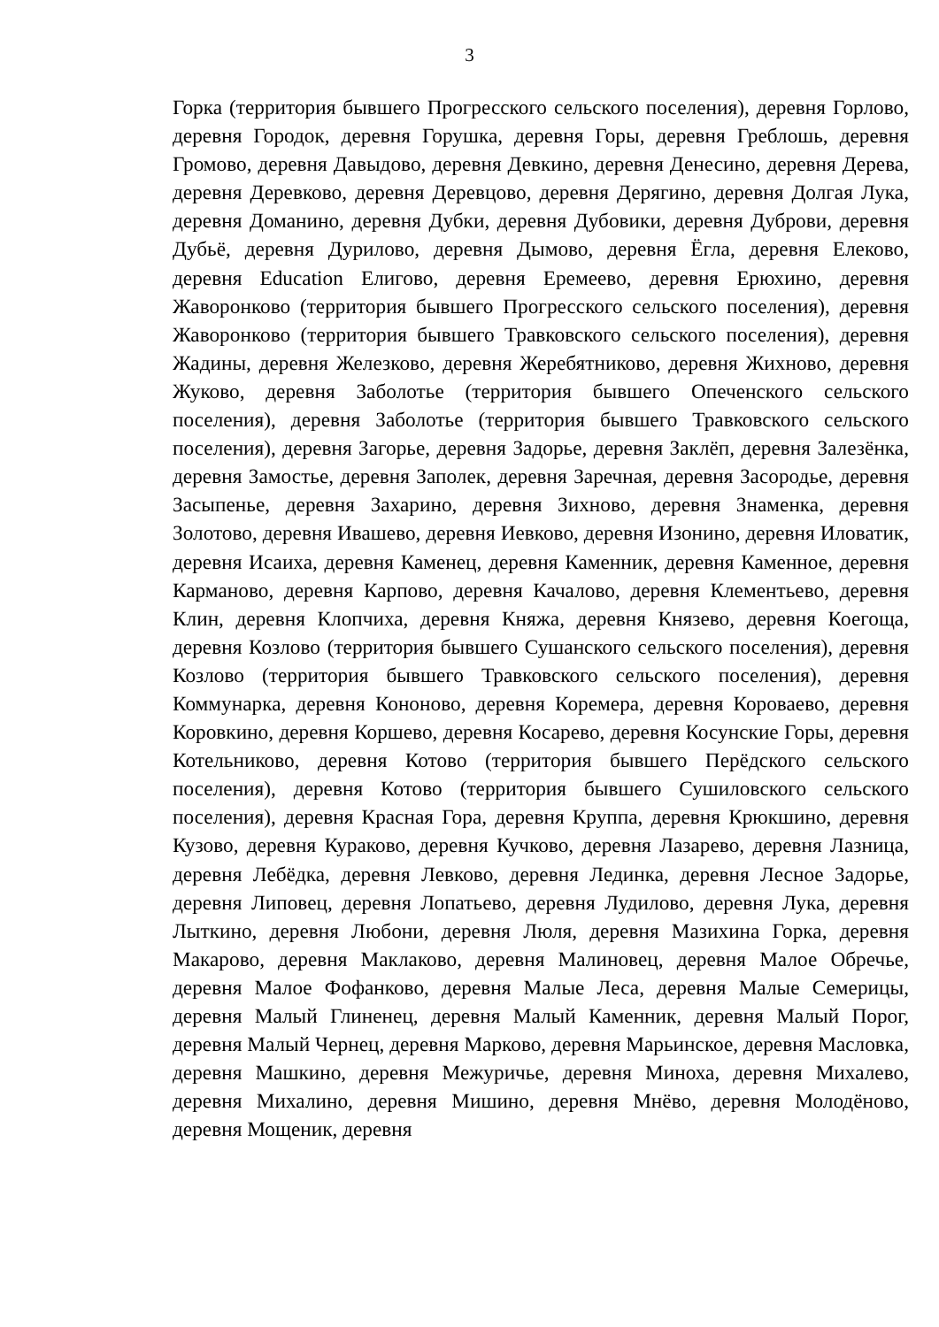3
Горка (территория бывшего Прогресского сельского поселения), деревня Горлово, деревня Городок, деревня Горушка, деревня Горы, деревня Греблошь, деревня Громово, деревня Давыдово, деревня Девкино, деревня Денесино, деревня Дерева, деревня Деревково, деревня Деревцово, деревня Дерягино, деревня Долгая Лука, деревня Доманино, деревня Дубки, деревня Дубовики, деревня Дуброви, деревня Дубьё, деревня Дурилово, деревня Дымово, деревня Ёгла, деревня Елеково, деревня Education Елигово, деревня Еремеево, деревня Ерюхино, деревня Жаворонково (территория бывшего Прогресского сельского поселения), деревня Жаворонково (территория бывшего Травковского сельского поселения), деревня Жадины, деревня Железково, деревня Жеребятниково, деревня Жихново, деревня Жуково, деревня Заболотье (территория бывшего Опеченского сельского поселения), деревня Заболотье (территория бывшего Травковского сельского поселения), деревня Загорье, деревня Задорье, деревня Заклёп, деревня Залезёнка, деревня Замостье, деревня Заполек, деревня Заречная, деревня Засородье, деревня Засыпенье, деревня Захарино, деревня Зихново, деревня Знаменка, деревня Золотово, деревня Ивашево, деревня Иевково, деревня Изонино, деревня Иловатик, деревня Исаиха, деревня Каменец, деревня Каменник, деревня Каменное, деревня Карманово, деревня Карпово, деревня Качалово, деревня Клементьево, деревня Клин, деревня Клопчиха, деревня Княжа, деревня Князево, деревня Коегоща, деревня Козлово (территория бывшего Сушанского сельского поселения), деревня Козлово (территория бывшего Травковского сельского поселения), деревня Коммунарка, деревня Кононово, деревня Коремера, деревня Короваево, деревня Коровкино, деревня Коршево, деревня Косарево, деревня Косунские Горы, деревня Котельниково, деревня Котово (территория бывшего Перёдского сельского поселения), деревня Котово (территория бывшего Сушиловского сельского поселения), деревня Красная Гора, деревня Круппа, деревня Крюкшино, деревня Кузово, деревня Кураково, деревня Кучково, деревня Лазарево, деревня Лазница, деревня Лебёдка, деревня Левково, деревня Лединка, деревня Лесное Задорье, деревня Липовец, деревня Лопатьево, деревня Лудилово, деревня Лука, деревня Лыткино, деревня Любони, деревня Люля, деревня Мазихина Горка, деревня Макарово, деревня Маклаково, деревня Малиновец, деревня Малое Обречье, деревня Малое Фофанково, деревня Малые Леса, деревня Малые Семерицы, деревня Малый Глиненец, деревня Малый Каменник, деревня Малый Порог, деревня Малый Чернец, деревня Марково, деревня Марьинское, деревня Масловка, деревня Машкино, деревня Межуричье, деревня Миноха, деревня Михалево, деревня Михалино, деревня Мишино, деревня Мнёво, деревня Молодёново, деревня Мощеник, деревня